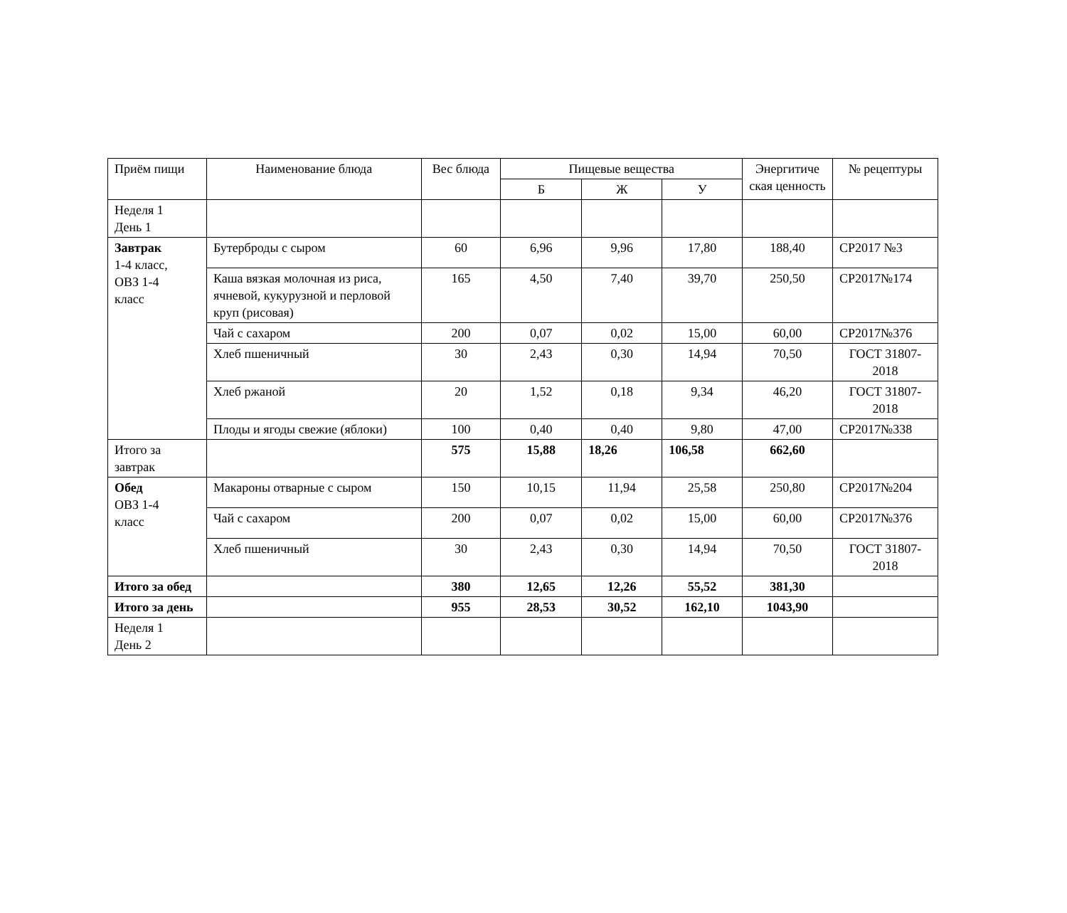| Приём пищи | Наименование блюда | Вес блюда | Пищевые вещества | | | Энергитиче ская ценность | № рецептуры |
| --- | --- | --- | --- | --- | --- | --- | --- |
| | | | Б | Ж | У | | |
| Неделя 1 День 1 | | | | | | | |
| Завтрак 1-4 класс, ОВЗ 1-4 класс | Бутерброды с сыром | 60 | 6,96 | 9,96 | 17,80 | 188,40 | СР2017 №3 |
| | Каша вязкая молочная из риса, ячневой, кукурузной и перловой круп (рисовая) | 165 | 4,50 | 7,40 | 39,70 | 250,50 | СР2017№174 |
| | Чай с сахаром | 200 | 0,07 | 0,02 | 15,00 | 60,00 | СР2017№376 |
| | Хлеб пшеничный | 30 | 2,43 | 0,30 | 14,94 | 70,50 | ГОСТ 31807-2018 |
| | Хлеб ржаной | 20 | 1,52 | 0,18 | 9,34 | 46,20 | ГОСТ 31807-2018 |
| | Плоды и ягоды свежие (яблоки) | 100 | 0,40 | 0,40 | 9,80 | 47,00 | СР2017№338 |
| Итого за завтрак | | 575 | 15,88 | 18,26 | 106,58 | 662,60 | |
| Обед ОВЗ 1-4 класс | Макароны отварные с сыром | 150 | 10,15 | 11,94 | 25,58 | 250,80 | СР2017№204 |
| | Чай с сахаром | 200 | 0,07 | 0,02 | 15,00 | 60,00 | СР2017№376 |
| | Хлеб пшеничный | 30 | 2,43 | 0,30 | 14,94 | 70,50 | ГОСТ 31807-2018 |
| Итого за обед | | 380 | 12,65 | 12,26 | 55,52 | 381,30 | |
| Итого за день | | 955 | 28,53 | 30,52 | 162,10 | 1043,90 | |
| Неделя 1 День 2 | | | | | | | |